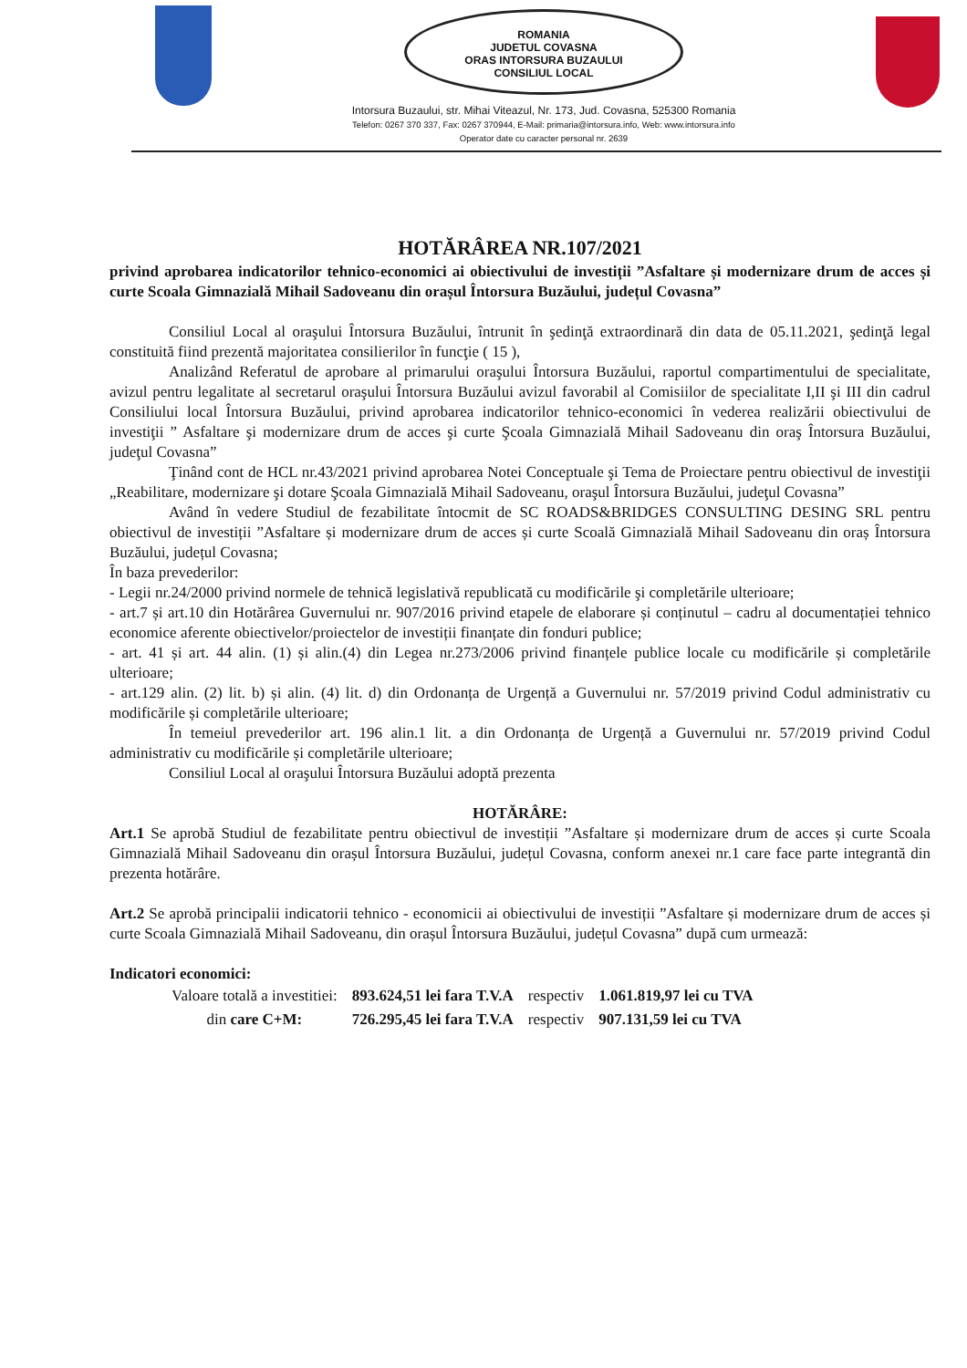ROMANIA
JUDETUL COVASNA
ORAS INTORSURA BUZAULUI
CONSILIUL LOCAL
Intorsura Buzaului, str. Mihai Viteazul, Nr. 173, Jud. Covasna, 525300 Romania
Telefon: 0267 370 337, Fax: 0267 370944, E-Mail: primaria@intorsura.info, Web: www.intorsura.info
Operator date cu caracter personal nr. 2639
HOTĂRÂREA NR.107/2021
privind aprobarea indicatorilor tehnico-economici ai obiectivului de investiții ”Asfaltare și modernizare drum de acces și curte Scoala Gimnazială Mihail Sadoveanu din orașul Întorsura Buzăului, județul Covasna”
Consiliul Local al oraşului Întorsura Buzăului, întrunit în şedinţă extraordinară din data de 05.11.2021, şedinţă legal constituită fiind prezentă majoritatea consilierilor în funcţie ( 15 ),
Analizând Referatul de aprobare al primarului oraşului Întorsura Buzăului, raportul compartimentului de specialitate, avizul pentru legalitate al secretarul oraşului Întorsura Buzăului avizul favorabil al Comisiilor de specialitate I,II şi III din cadrul Consiliului local Întorsura Buzăului, privind aprobarea indicatorilor tehnico-economici în vederea realizării obiectivului de investiţii ” Asfaltare şi modernizare drum de acces şi curte Şcoala Gimnazială Mihail Sadoveanu din oraş Întorsura Buzăului, judeţul Covasna”
Ţinând cont de HCL nr.43/2021 privind aprobarea Notei Conceptuale şi Tema de Proiectare pentru obiectivul de investiţii „Reabilitare, modernizare şi dotare Şcoala Gimnazială Mihail Sadoveanu, oraşul Întorsura Buzăului, judeţul Covasna”
Având în vedere Studiul de fezabilitate întocmit de SC ROADS&BRIDGES CONSULTING DESING SRL pentru obiectivul de investiții ”Asfaltare și modernizare drum de acces și curte Scoală Gimnazială Mihail Sadoveanu din oraș Întorsura Buzăului, județul Covasna;
În baza prevederilor:
- Legii nr.24/2000 privind normele de tehnică legislativă republicată cu modificările şi completările ulterioare;
- art.7 și art.10 din Hotărârea Guvernului nr. 907/2016 privind etapele de elaborare și conținutul – cadru al documentației tehnico economice aferente obiectivelor/proiectelor de investiții finanțate din fonduri publice;
- art. 41 și art. 44 alin. (1) și alin.(4) din Legea nr.273/2006 privind finanțele publice locale cu modificările și completările ulterioare;
- art.129 alin. (2) lit. b) și alin. (4) lit. d) din Ordonanța de Urgență a Guvernului nr. 57/2019 privind Codul administrativ cu modificările și completările ulterioare;
În temeiul prevederilor art. 196 alin.1 lit. a din Ordonanța de Urgență a Guvernului nr. 57/2019 privind Codul administrativ cu modificările și completările ulterioare;
Consiliul Local al oraşului Întorsura Buzăului adoptă prezenta
HOTĂRÂRE:
Art.1 Se aprobă Studiul de fezabilitate pentru obiectivul de investiții ”Asfaltare și modernizare drum de acces și curte Scoala Gimnazială Mihail Sadoveanu din orașul Întorsura Buzăului, județul Covasna, conform anexei nr.1 care face parte integrantă din prezenta hotărâre.
Art.2 Se aprobă principalii indicatorii tehnico - economicii ai obiectivului de investiții ”Asfaltare și modernizare drum de acces și curte Scoala Gimnazială Mihail Sadoveanu, din orașul Întorsura Buzăului, județul Covasna” după cum urmează:
Indicatori economici:
| Valoare totală a investitiei: | 893.624,51 lei fara T.V.A | respectiv | 1.061.819,97 lei cu TVA |
| din care C+M: | 726.295,45 lei fara T.V.A | respectiv | 907.131,59 lei cu TVA |